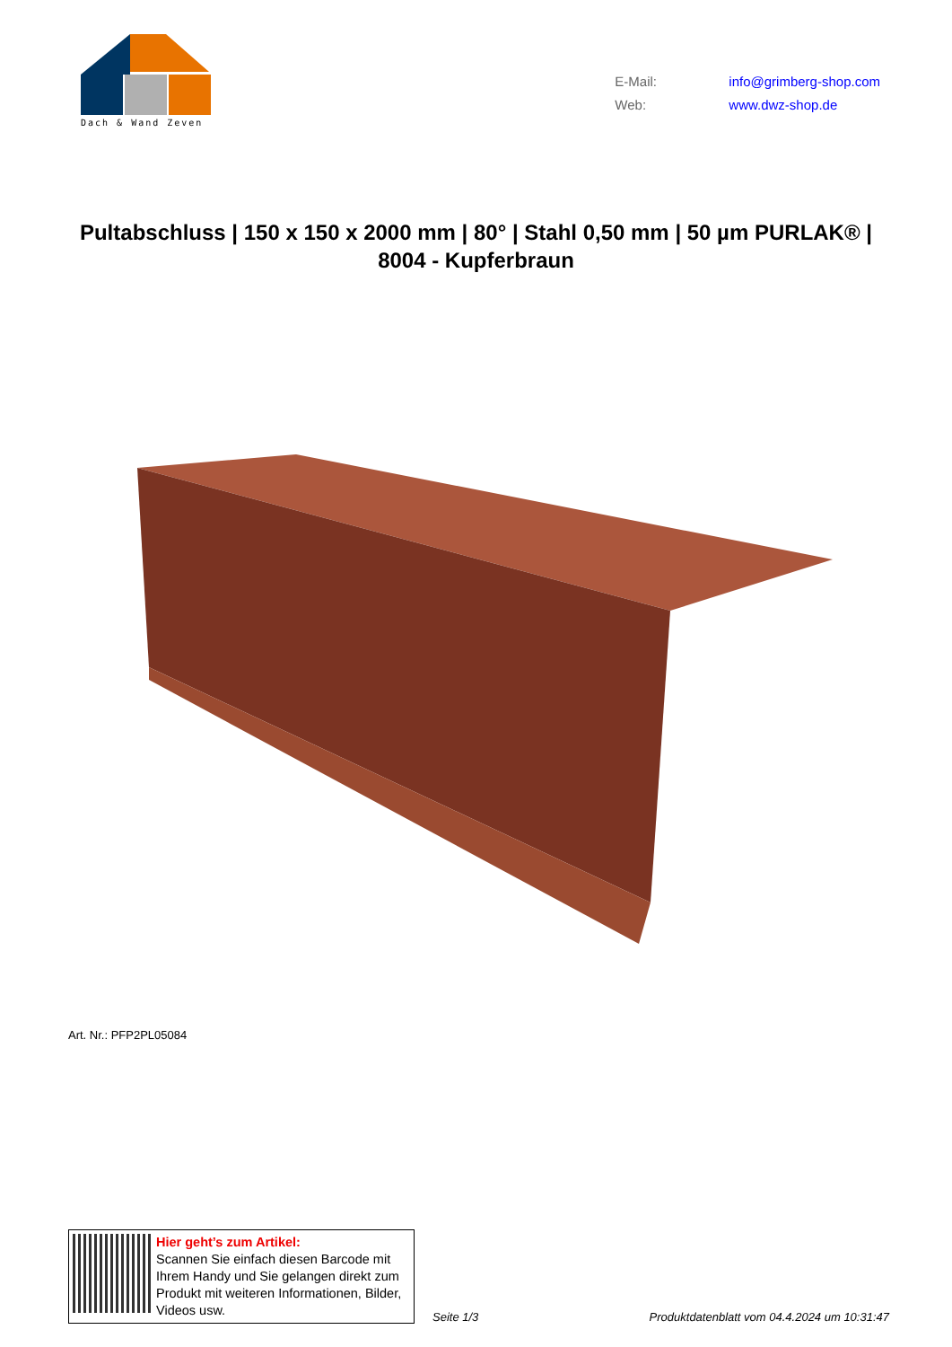Dach & Wand Zeven
E-Mail: info@grimberg-shop.com
Web: www.dwz-shop.de
Pultabschluss | 150 x 150 x 2000 mm | 80° | Stahl 0,50 mm | 50 µm PURLAK® | 8004 - Kupferbraun
Art. Nr.: PFP2PL05084
Hier geht’s zum Artikel:
Scannen Sie einfach diesen Barcode mit Ihrem Handy und Sie gelangen direkt zum Produkt mit weiteren Informationen, Bilder, Videos usw.
Seite 1/3 Produktdatenblatt vom 04.4.2024 um 10:31:47